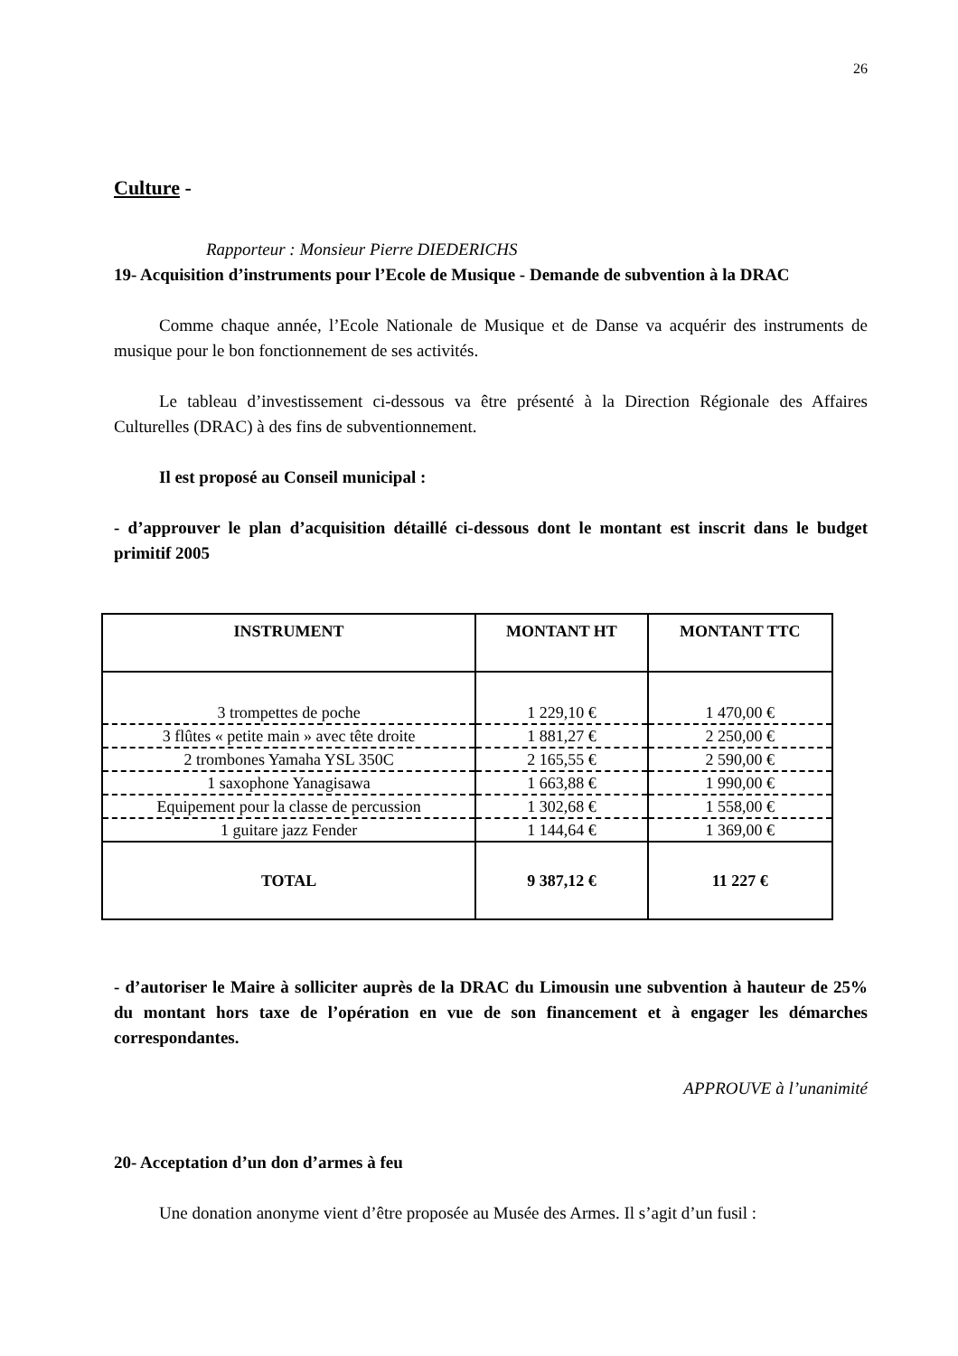26
Culture -
Rapporteur : Monsieur Pierre DIEDERICHS
19- Acquisition d’instruments pour l’Ecole de Musique - Demande de subvention à la DRAC
Comme chaque année, l’Ecole Nationale de Musique et de Danse va acquérir des instruments de musique pour le bon fonctionnement de ses activités.
Le tableau d’investissement ci-dessous va être présenté à la Direction Régionale des Affaires Culturelles (DRAC) à des fins de subventionnement.
Il est proposé au Conseil municipal :
- d’approuver le plan d’acquisition détaillé ci-dessous dont le montant est inscrit dans le budget primitif 2005
| INSTRUMENT | MONTANT HT | MONTANT TTC |
| --- | --- | --- |
| 3 trompettes de poche | 1 229,10 € | 1 470,00 € |
| 3 flûtes « petite main » avec tête droite | 1 881,27 € | 2 250,00 € |
| 2 trombones Yamaha YSL 350C | 2 165,55 € | 2 590,00 € |
| 1 saxophone Yanagisawa | 1 663,88 € | 1 990,00 € |
| Equipement pour la classe de percussion | 1 302,68 € | 1 558,00 € |
| 1 guitare jazz Fender | 1 144,64 € | 1 369,00 € |
| TOTAL | 9 387,12 € | 11 227 € |
- d’autoriser le Maire à solliciter auprès de la DRAC du Limousin une subvention à hauteur de 25% du montant hors taxe de l’opération en vue de son financement et à engager les démarches correspondantes.
APPROUVE à l’unanimité
20- Acceptation d’un don d’armes à feu
Une donation anonyme vient d’être proposée au Musée des Armes. Il s’agit d’un fusil :